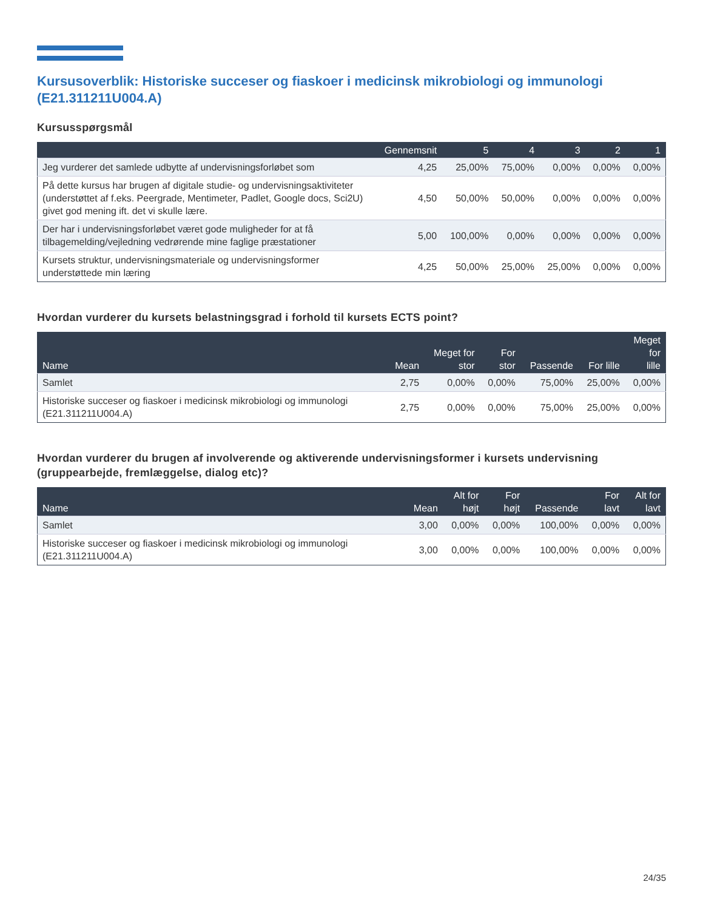Kursusoverblik: Historiske succeser og fiaskoer i medicinsk mikrobiologi og immunologi (E21.311211U004.A)
Kursusspørgsmål
| | Gennemsnit | 5 | 4 | 3 | 2 | 1 |
| --- | --- | --- | --- | --- | --- | --- |
| Jeg vurderer det samlede udbytte af undervisningsforløbet som | 4,25 | 25,00% | 75,00% | 0,00% | 0,00% | 0,00% |
| På dette kursus har brugen af digitale studie- og undervisningsaktiviteter (understøttet af f.eks. Peergrade, Mentimeter, Padlet, Google docs, Sci2U) givet god mening ift. det vi skulle lære. | 4,50 | 50,00% | 50,00% | 0,00% | 0,00% | 0,00% |
| Der har i undervisningsforløbet været gode muligheder for at få tilbagemelding/vejledning vedrørende mine faglige præstationer | 5,00 | 100,00% | 0,00% | 0,00% | 0,00% | 0,00% |
| Kursets struktur, undervisningsmateriale og undervisningsformer understøttede min læring | 4,25 | 50,00% | 25,00% | 25,00% | 0,00% | 0,00% |
Hvordan vurderer du kursets belastningsgrad i forhold til kursets ECTS point?
| Name | Mean | Meget for stor | For stor | Passende | For lille | Meget for lille |
| --- | --- | --- | --- | --- | --- | --- |
| Samlet | 2,75 | 0,00% | 0,00% | 75,00% | 25,00% | 0,00% |
| Historiske succeser og fiaskoer i medicinsk mikrobiologi og immunologi (E21.311211U004.A) | 2,75 | 0,00% | 0,00% | 75,00% | 25,00% | 0,00% |
Hvordan vurderer du brugen af involverende og aktiverende undervisningsformer i kursets undervisning (gruppearbejde, fremlæggelse, dialog etc)?
| Name | Mean | Alt for højt | For højt | Passende | For lavt | Alt for lavt |
| --- | --- | --- | --- | --- | --- | --- |
| Samlet | 3,00 | 0,00% | 0,00% | 100,00% | 0,00% | 0,00% |
| Historiske succeser og fiaskoer i medicinsk mikrobiologi og immunologi (E21.311211U004.A) | 3,00 | 0,00% | 0,00% | 100,00% | 0,00% | 0,00% |
24/35